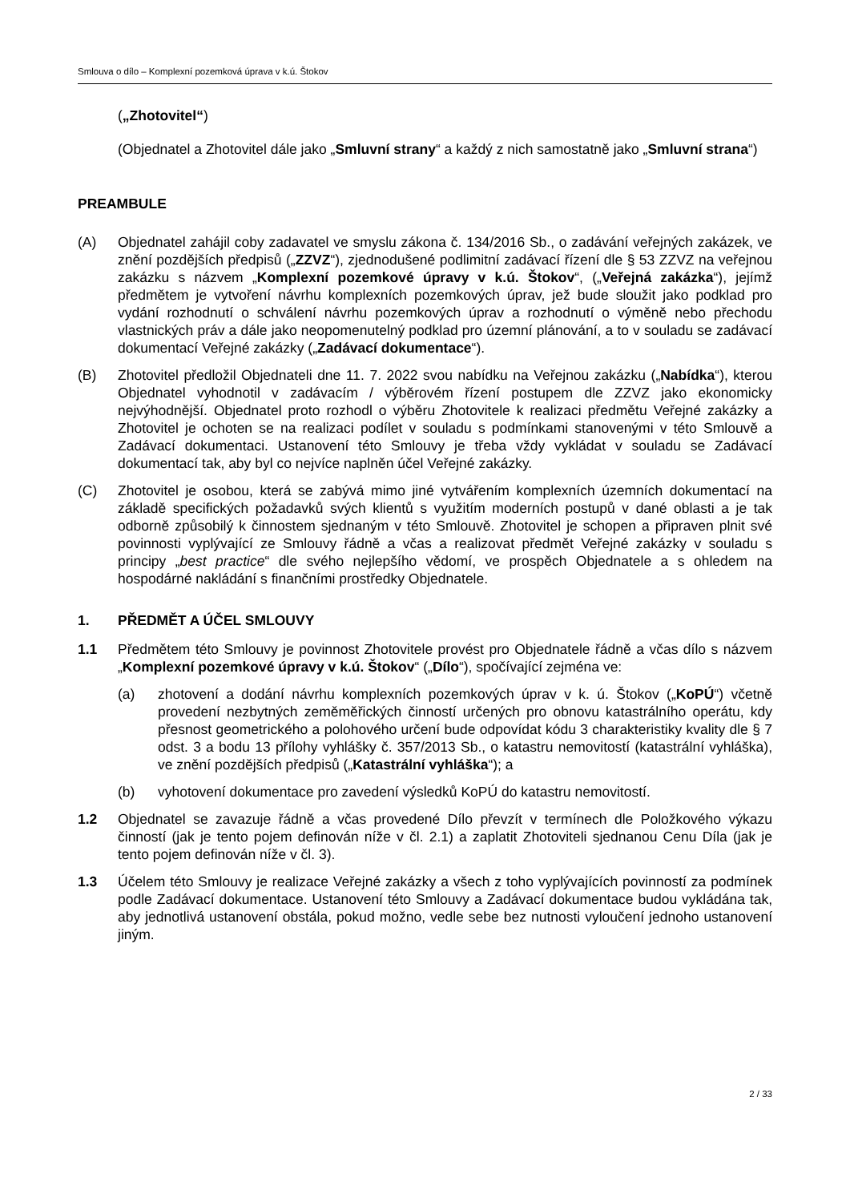Smlouva o dílo – Komplexní pozemková úprava v k.ú. Štokov
(„Zhotovitel“)
(Objednatel a Zhotovitel dále jako „Smluvní strany“ a každý z nich samostatně jako „Smluvní strana“)
PREAMBULE
(A) Objednatel zahájil coby zadavatel ve smyslu zákona č. 134/2016 Sb., o zadávání veřejných zakázek, ve znění pozdějších předpisů („ZZVZ“), zjednodušené podlimitní zadávací řízení dle § 53 ZZVZ na veřejnou zakázku s názvem „Komplexní pozemkové úpravy v k.ú. Štokov“, („Veřejná zakázka“), jejímž předmětem je vytvoření návrhu komplexních pozemkových úprav, jež bude sloužit jako podklad pro vydání rozhodnutí o schválení návrhu pozemkových úprav a rozhodnutí o výměně nebo přechodu vlastnických práv a dále jako neopomenutelný podklad pro územní plánování, a to v souladu se zadávací dokumentací Veřejné zakázky („Zadávací dokumentace“).
(B) Zhotovitel předložil Objednateli dne 11. 7. 2022 svou nabídku na Veřejnou zakázku („Nabídka“), kterou Objednatel vyhodnotil v zadávacím / výběrovém řízení postupem dle ZZVZ jako ekonomicky nejvýhodnější. Objednatel proto rozhodl o výběru Zhotovitele k realizaci předmětu Veřejné zakázky a Zhotovitel je ochoten se na realizaci podílet v souladu s podmínkami stanovenými v této Smlouvě a Zadávací dokumentaci. Ustanovení této Smlouvy je třeba vždy vykládat v souladu se Zadávací dokumentací tak, aby byl co nejvíce naplněn účel Veřejné zakázky.
(C) Zhotovitel je osobou, která se zabývá mimo jiné vytvářením komplexních územních dokumentací na základě specifických požadavků svých klientů s využitím moderních postupů v dané oblasti a je tak odborně způsobilý k činnostem sjednaným v této Smlouvě. Zhotovitel je schopen a připraven plnit své povinnosti vyplývající ze Smlouvy řádně a včas a realizovat předmět Veřejné zakázky v souladu s principy „best practice“ dle svého nejlepšího vědomí, ve prospěch Objednatele a s ohledem na hospodárné nakládání s finančními prostředky Objednatele.
1. PŘEDMĚT A ÚČEL SMLOUVY
1.1 Předmětem této Smlouvy je povinnost Zhotovitele provést pro Objednatele řádně a včas dílo s názvem „Komplexní pozemkové úpravy v k.ú. Štokov“ („Dílo“), spočívající zejména ve:
(a) zhotovení a dodání návrhu komplexních pozemkových úprav v k. ú. Štokov („KoPÚ“) včetně provedení nezbytných zeměměřických činností určených pro obnovu katastrálního operátu, kdy přesnost geometrického a polohového určení bude odpovídat kódu 3 charakteristiky kvality dle § 7 odst. 3 a bodu 13 přílohy vyhlášky č. 357/2013 Sb., o katastru nemovitostí (katastrální vyhláška), ve znění pozdějších předpisů („Katastrální vyhláška“); a
(b) vyhotovení dokumentace pro zavedení výsledků KoPÚ do katastru nemovitostí.
1.2 Objednatel se zavazuje řádně a včas provedené Dílo převzít v termínech dle Položkového výkazu činností (jak je tento pojem definován níže v čl. 2.1) a zaplatit Zhotoviteli sjednanou Cenu Díla (jak je tento pojem definován níže v čl. 3).
1.3 Účelem této Smlouvy je realizace Veřejné zakázky a všech z toho vyplývajících povinností za podmínek podle Zadávací dokumentace. Ustanovení této Smlouvy a Zadávací dokumentace budou vykládána tak, aby jednotlivá ustanovení obstála, pokud možno, vedle sebe bez nutnosti vyloučení jednoho ustanovení jiným.
2 / 33